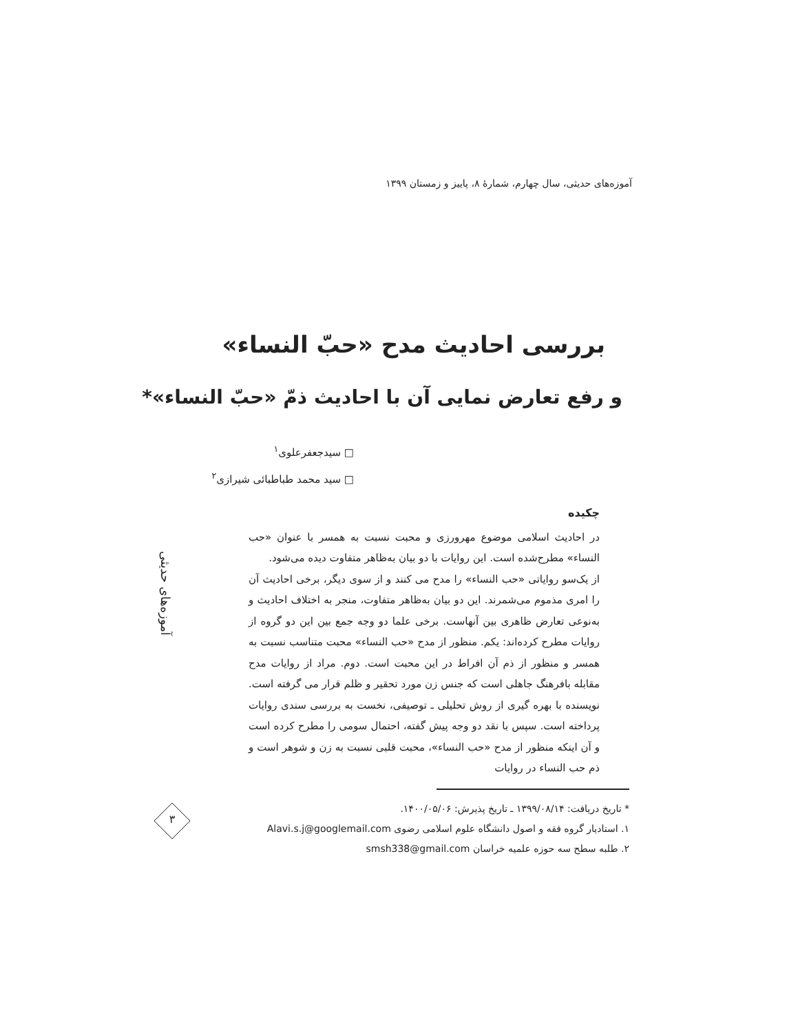آموزه‌های حدیثی، سال چهارم، شمارهٔ ۸، پاییز و زمستان ۱۳۹۹
بررسی احادیث مدح «حبّ النساء»
و رفع تعارض نمایی آن با احادیث ذمّ «حبّ النساء»*
□ سیدجعفرعلوی<sup>۱</sup>
□ سید محمد طباطبائی شیرازی<sup>۲</sup>
آموزه‌های حدیثی
چکیده
در احادیث اسلامی موضوع مهرورزی و محبت نسبت به همسر با عنوان «حب النساء» مطرح‌شده است. این روایات با دو بیان به‌ظاهر متفاوت دیده می‌شود.
از یک‌سو روایاتی «حب النساء» را مدح می کنند و از سوی دیگر، برخی احادیث آن را امری مذموم می‌شمرند. این دو بیان به‌ظاهر متفاوت، منجر به اختلاف احادیث و به‌نوعی تعارض ظاهری بین آنهاست. برخی علما دو وجه جمع بین این دو گروه از روایات مطرح کرده‌اند: یکم. منظور از مدح «حب النساء» محبت متناسب نسبت به همسر و منظور از ذم آن افراط در این محبت است. دوم. مراد از روایات مدح مقابله بافرهنگ جاهلی است که جنس زن مورد تحقیر و ظلم قرار می گرفته است. نویسنده با بهره گیری از روش تحلیلی ـ توصیفی، نخست به بررسی سندی روایات پرداخته است. سپس با نقد دو وجه پیش گفته، احتمال سومی را مطرح کرده است و آن اینکه منظور از مدح «حب النساء»، محبت قلبی نسبت به زن و شوهر است و ذم حب النساء در روایات
* تاریخ دریافت: ۱۳۹۹/۰۸/۱۴ ـ تاریخ پذیرش: ۱۴۰۰/۰۵/۰۶.
۱. استادیار گروه فقه و اصول دانشگاه علوم اسلامی رضوی Alavi.s.j@googlemail.com
۲. طلبه سطح سه حوزه علمیه خراسان smsh338@gmail.com
۳